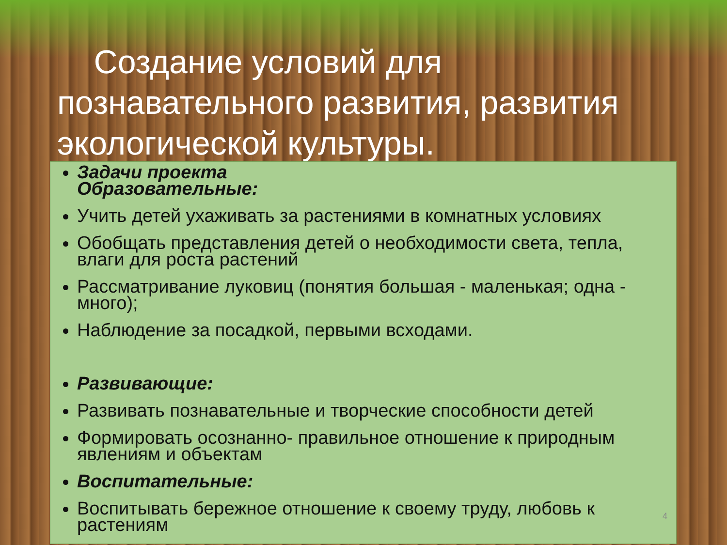Создание условий для познавательного развития, развития экологической культуры.
Задачи проекта
Образовательные:
Учить детей ухаживать за растениями в комнатных условиях
Обобщать представления детей о необходимости света, тепла, влаги для роста растений
Рассматривание луковиц (понятия большая - маленькая; одна - много);
Наблюдение за посадкой, первыми всходами.
Развивающие:
Развивать познавательные и творческие способности детей
Формировать осознанно- правильное отношение к природным явлениям и объектам
Воспитательные:
Воспитывать бережное отношение к своему труду, любовь к растениям
4